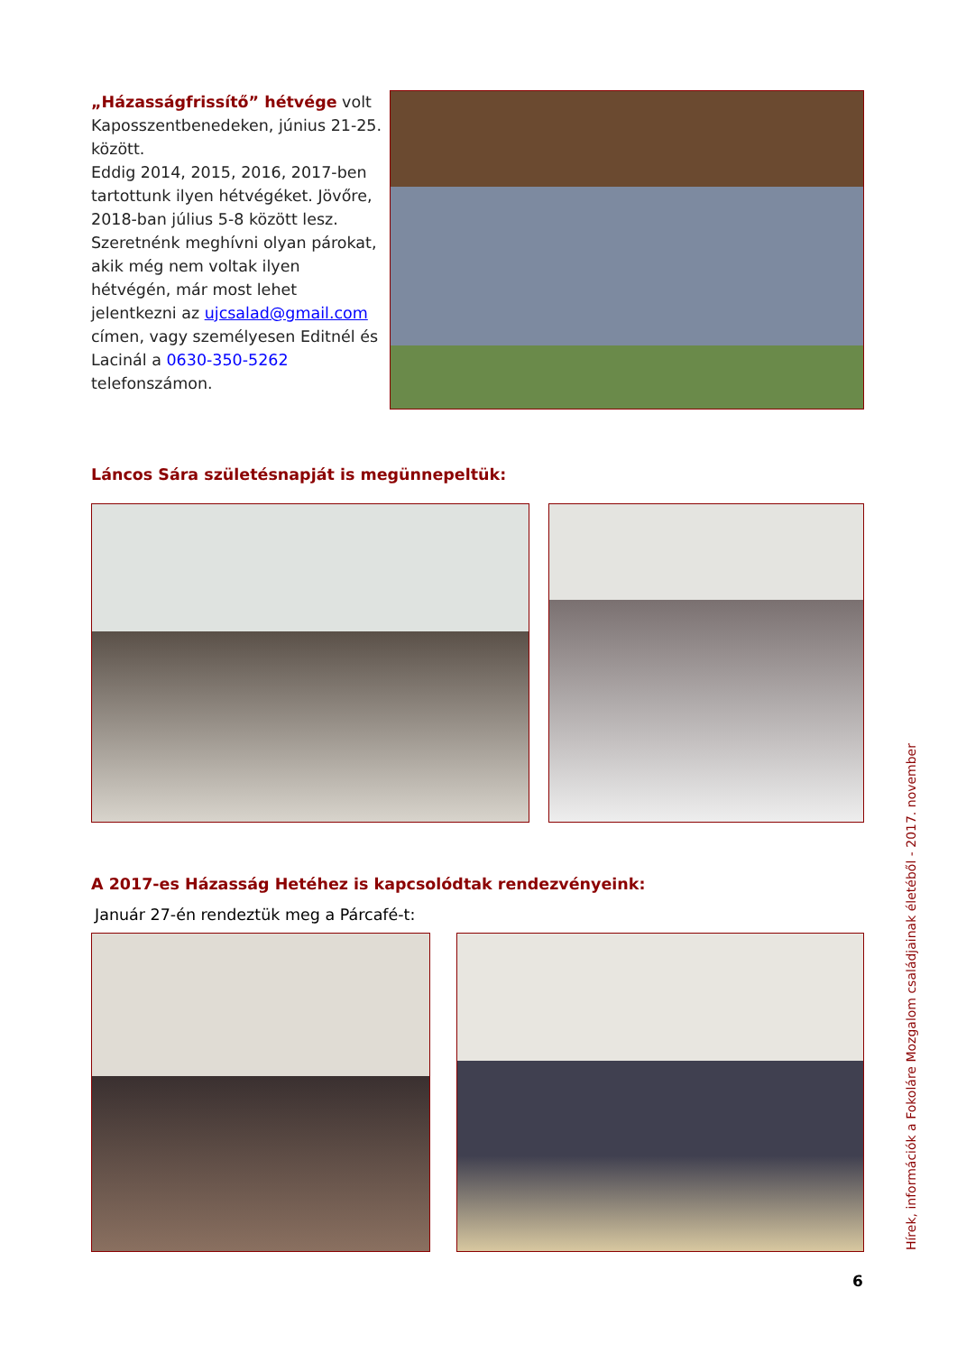„Házasságfrissítő” hétvége volt Kaposszentbenedeken, június 21-25. között.
Eddig 2014, 2015, 2016, 2017-ben tartottunk ilyen hétvégéket. Jövőre, 2018-ban július 5-8 között lesz. Szeretnénk meghívni olyan párokat, akik még nem voltak ilyen hétvégén, már most lehet jelentkezni az ujcsalad@gmail.com címen, vagy személyesen Editnél és Lacinál a 0630-350-5262 telefonszámon.
Láncos Sára születésnapját is megünnepeltük:
A 2017-es Házasság Hetéhez is kapcsolódtak rendezvényeink:
Január 27-én rendeztük meg a Párcafé-t:
Hírek, információk a Fokoláre Mozgalom családjainak életéből - 2017. november
6